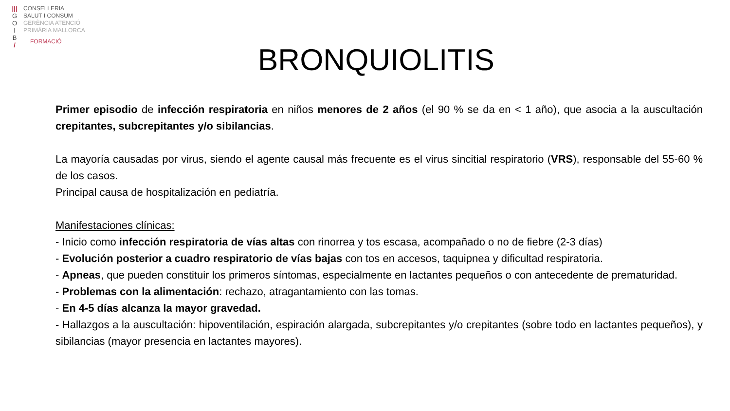|||
G
O
I
B
/
CONSELLERIA
SALUT I CONSUM
GERÈNCIA ATENCIÓ
PRIMÀRIA MALLORCA
FORMACIÓ
BRONQUIOLITIS
Primer episodio de infección respiratoria en niños menores de 2 años (el 90 % se da en < 1 año), que asocia a la auscultación crepitantes, subcrepitantes y/o sibilancias.
La mayoría causadas por virus, siendo el agente causal más frecuente es el virus sincitial respiratorio (VRS), responsable del 55-60 % de los casos.
Principal causa de hospitalización en pediatría.
Manifestaciones clínicas:
- Inicio como infección respiratoria de vías altas con rinorrea y tos escasa, acompañado o no de fiebre (2-3 días)
- Evolución posterior a cuadro respiratorio de vías bajas con tos en accesos, taquipnea y dificultad respiratoria.
- Apneas, que pueden constituir los primeros síntomas, especialmente en lactantes pequeños o con antecedente de prematuridad.
- Problemas con la alimentación: rechazo, atragantamiento con las tomas.
- En 4-5 días alcanza la mayor gravedad.
- Hallazgos a la auscultación: hipoventilación, espiración alargada, subcrepitantes y/o crepitantes (sobre todo en lactantes pequeños), y sibilancias (mayor presencia en lactantes mayores).